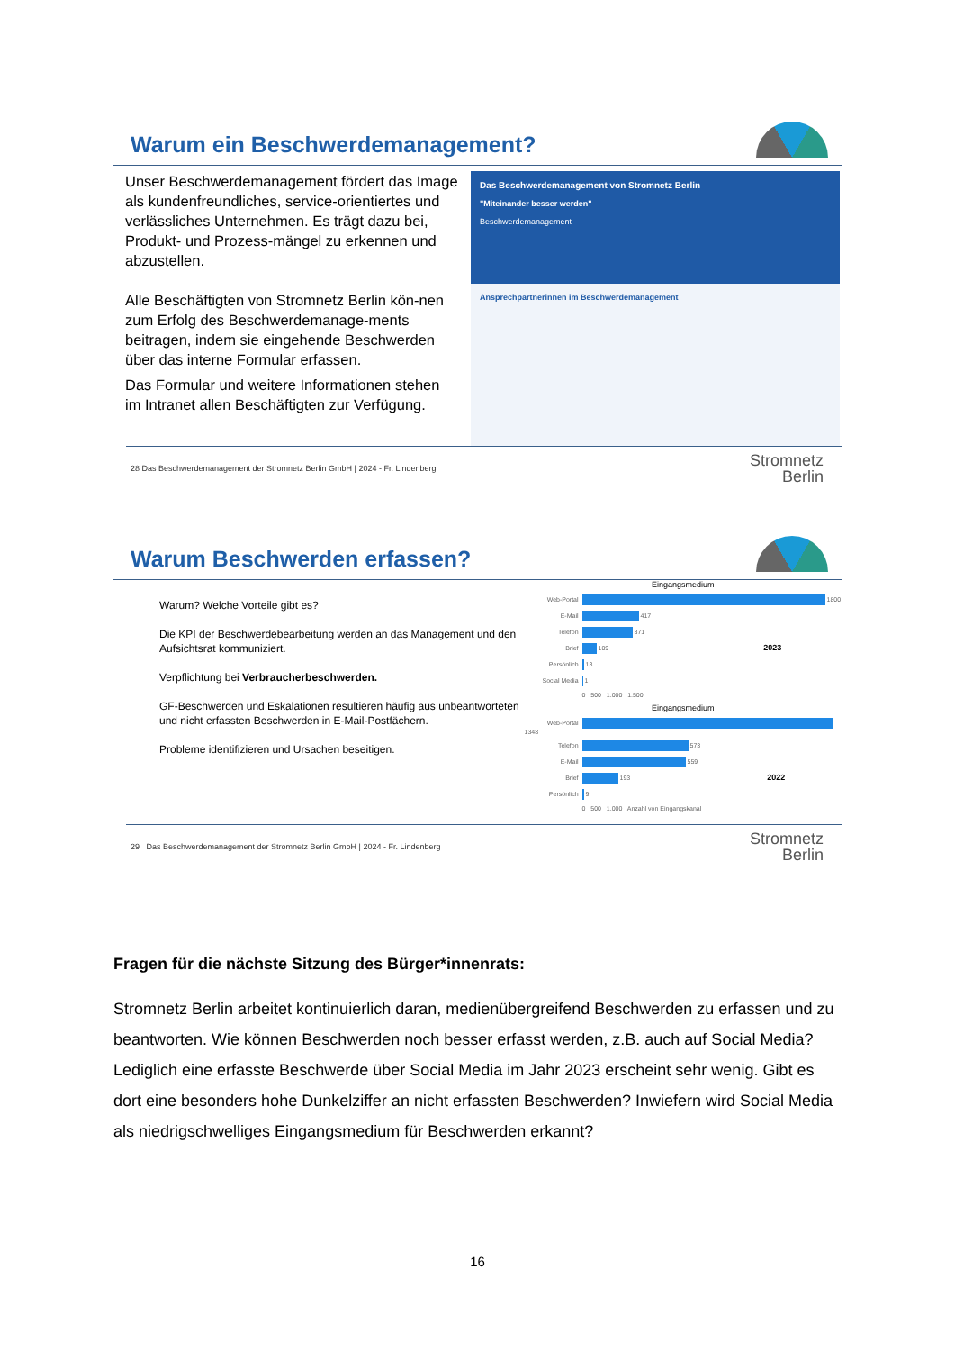Warum ein Beschwerdemanagement?
Unser Beschwerdemanagement fördert das Image als kundenfreundliches, service-orientiertes und verlässliches Unternehmen. Es trägt dazu bei, Produkt- und Prozess-mängel zu erkennen und abzustellen.
Alle Beschäftigten von Stromnetz Berlin kön-nen zum Erfolg des Beschwerdemanage-ments beitragen, indem sie eingehende Beschwerden über das interne Formular erfassen.
Das Formular und weitere Informationen stehen im Intranet allen Beschäftigten zur Verfügung.
Das Beschwerdemanagement von Stromnetz Berlin
"Miteinander besser werden"
Beschwerdemanagement
Ansprechpartnerinnen im Beschwerdemanagement
28 Das Beschwerdemanagement der Stromnetz Berlin GmbH | 2024 - Fr. Lindenberg Stromnetz
Berlin
Warum Beschwerden erfassen?
Warum? Welche Vorteile gibt es?
Die KPI der Beschwerdebearbeitung werden an das Management und den Aufsichtsrat kommuniziert.
Verpflichtung bei Verbraucherbeschwerden.
GF-Beschwerden und Eskalationen resultieren häufig aus unbeantworteten und nicht erfassten Beschwerden in E-Mail-Postfächern.
Probleme identifizieren und Ursachen beseitigen.
Eingangsmedium
Web-Portal 1800
E-Mail 417
Telefon 371
Brief 109 2023
Persönlich 13
Social Media 1
0 500 1.000 1.500
Eingangsmedium
Web-Portal 1348
Telefon 573
E-Mail 559
Brief 193 2022
Persönlich 9
0 500 1.000 Anzahl von Eingangskanal
29 Das Beschwerdemanagement der Stromnetz Berlin GmbH | 2024 - Fr. Lindenberg Stromnetz
Berlin
Fragen für die nächste Sitzung des Bürger*innenrats:
Stromnetz Berlin arbeitet kontinuierlich daran, medienübergreifend Beschwerden zu erfassen und zu beantworten. Wie können Beschwerden noch besser erfasst werden, z.B. auch auf Social Media? Lediglich eine erfasste Beschwerde über Social Media im Jahr 2023 erscheint sehr wenig. Gibt es dort eine besonders hohe Dunkelziffer an nicht erfassten Beschwerden? Inwiefern wird Social Media als niedrigschwelliges Eingangsmedium für Beschwerden erkannt?
16